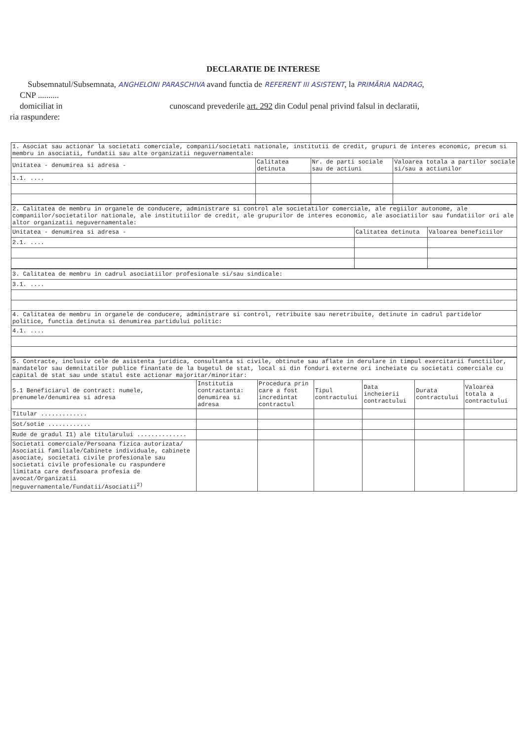DECLARATIE DE INTERESE
Subsemnatul/Subsemnata, ANGHELONI PARASCHIVA avand functia de REFERENT III ASISTENT, la PRIMĂRIA NADRAG,
CNP ..........
domiciliat in cunoscand prevederile art. 292 din Codul penal privind falsul in declaratii,
ria raspundere:
| 1. Asociat sau actionar la societati comerciale, companii/societati nationale, institutii de credit, grupuri de interes economic, precum si membru in asociatii, fundatii sau alte organizatii neguvernamentale: | | | |
| Unitatea - denumirea si adresa - | Calitatea detinuta | Nr. de parti sociale sau de actiuni | Valoarea totala a partilor sociale si/sau a actiunilor |
| 1.1. .... | | | |
| 2. Calitatea de membru in organele de conducere, administrare si control ale societatilor comerciale, ale regiilor autonome, ale companiilor/societatilor nationale, ale institutiilor de credit, ale grupurilor de interes economic, ale asociatiilor sau fundatiilor ori ale altor organizatii neguvernamentale: | | |
| Unitatea - denumirea si adresa - | Calitatea detinuta | Valoarea beneficiilor |
| 2.1. .... | | |
| 3. Calitatea de membru in cadrul asociatiilor profesionale si/sau sindicale: |
| 3.1. .... |
| 4. Calitatea de membru in organele de conducere, administrare si control, retribuite sau neretribuite, detinute in cadrul partidelor politice, functia detinuta si denumirea partidului politic: |
| 4.1. .... |
| 5. Contracte, inclusiv cele de asistenta juridica, consultanta si civile, obtinute sau aflate in derulare in timpul exercitarii functiilor, mandatelor sau demnitatilor publice finantate de la bugetul de stat, local si din fonduri externe ori incheiate cu societati comerciale cu capital de stat sau unde statul este actionar majoritar/minoritar: | | | | | | |
| 5.1 Beneficiarul de contract: numele, prenumele/denumirea si adresa | Institutia contractanta: denumirea si adresa | Procedura prin care a fost incredintat contractul | Tipul contractului | Data incheierii contractului | Durata contractului | Valoarea totala a contractului |
| Titular ............. | | | | | | |
| Sot/sotie ............ | | | | | | |
| Rude de gradul I1) ale titularului .............. | | | | | | |
| Societati comerciale/Persoana fizica autorizata/ Asociatii familiale/Cabinete individuale, cabinete asociate, societati civile profesionale sau societati civile profesionale cu raspundere limitata care desfasoara profesia de avocat/Organizatii neguvernamentale/Fundatii/Asociatii<sup>2)</sup> | | | | | | |